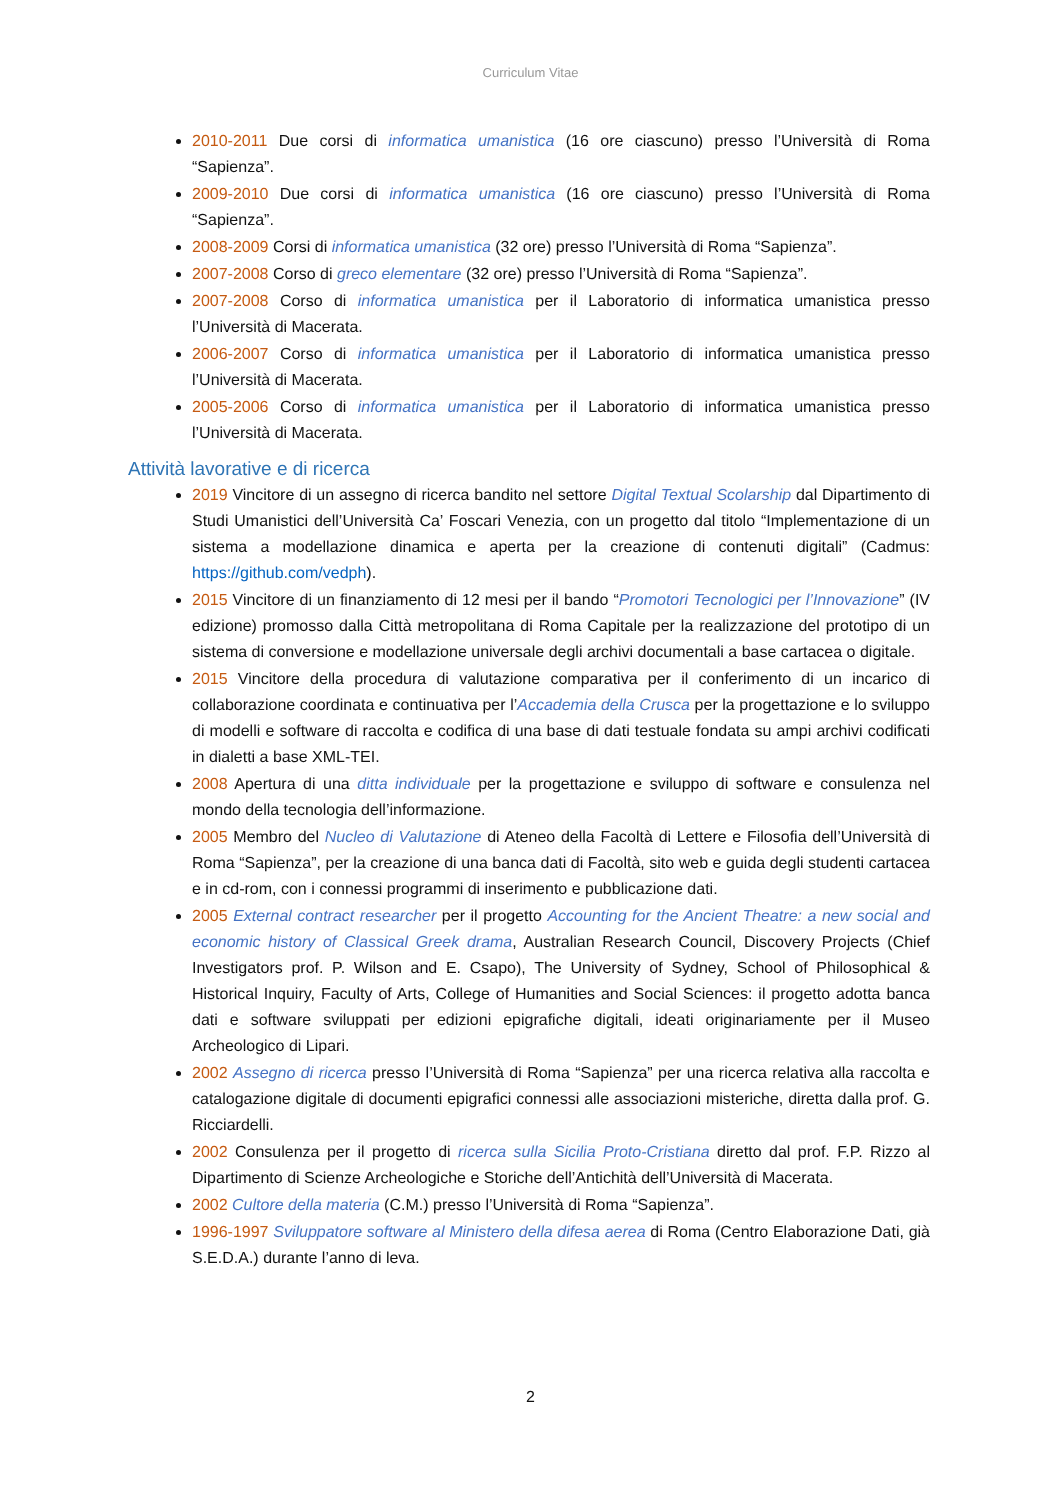Curriculum Vitae
2010-2011 Due corsi di informatica umanistica (16 ore ciascuno) presso l’Università di Roma “Sapienza”.
2009-2010 Due corsi di informatica umanistica (16 ore ciascuno) presso l’Università di Roma “Sapienza”.
2008-2009 Corsi di informatica umanistica (32 ore) presso l’Università di Roma “Sapienza”.
2007-2008 Corso di greco elementare (32 ore) presso l’Università di Roma “Sapienza”.
2007-2008 Corso di informatica umanistica per il Laboratorio di informatica umanistica presso l’Università di Macerata.
2006-2007 Corso di informatica umanistica per il Laboratorio di informatica umanistica presso l’Università di Macerata.
2005-2006 Corso di informatica umanistica per il Laboratorio di informatica umanistica presso l’Università di Macerata.
Attività lavorative e di ricerca
2019 Vincitore di un assegno di ricerca bandito nel settore Digital Textual Scolarship dal Dipartimento di Studi Umanistici dell’Università Ca’ Foscari Venezia, con un progetto dal titolo “Implementazione di un sistema a modellazione dinamica e aperta per la creazione di contenuti digitali” (Cadmus: https://github.com/vedph).
2015 Vincitore di un finanziamento di 12 mesi per il bando “Promotori Tecnologici per l’Innovazione” (IV edizione) promosso dalla Città metropolitana di Roma Capitale per la realizzazione del prototipo di un sistema di conversione e modellazione universale degli archivi documentali a base cartacea o digitale.
2015 Vincitore della procedura di valutazione comparativa per il conferimento di un incarico di collaborazione coordinata e continuativa per l’Accademia della Crusca per la progettazione e lo sviluppo di modelli e software di raccolta e codifica di una base di dati testuale fondata su ampi archivi codificati in dialetti a base XML-TEI.
2008 Apertura di una ditta individuale per la progettazione e sviluppo di software e consulenza nel mondo della tecnologia dell’informazione.
2005 Membro del Nucleo di Valutazione di Ateneo della Facoltà di Lettere e Filosofia dell’Università di Roma “Sapienza”, per la creazione di una banca dati di Facoltà, sito web e guida degli studenti cartacea e in cd-rom, con i connessi programmi di inserimento e pubblicazione dati.
2005 External contract researcher per il progetto Accounting for the Ancient Theatre: a new social and economic history of Classical Greek drama, Australian Research Council, Discovery Projects (Chief Investigators prof. P. Wilson and E. Csapo), The University of Sydney, School of Philosophical & Historical Inquiry, Faculty of Arts, College of Humanities and Social Sciences: il progetto adotta banca dati e software sviluppati per edizioni epigrafiche digitali, ideati originariamente per il Museo Archeologico di Lipari.
2002 Assegno di ricerca presso l’Università di Roma “Sapienza” per una ricerca relativa alla raccolta e catalogazione digitale di documenti epigrafici connessi alle associazioni misteriche, diretta dalla prof. G. Ricciardelli.
2002 Consulenza per il progetto di ricerca sulla Sicilia Proto-Cristiana diretto dal prof. F.P. Rizzo al Dipartimento di Scienze Archeologiche e Storiche dell’Antichità dell’Università di Macerata.
2002 Cultore della materia (C.M.) presso l’Università di Roma “Sapienza”.
1996-1997 Sviluppatore software al Ministero della difesa aerea di Roma (Centro Elaborazione Dati, già S.E.D.A.) durante l’anno di leva.
2